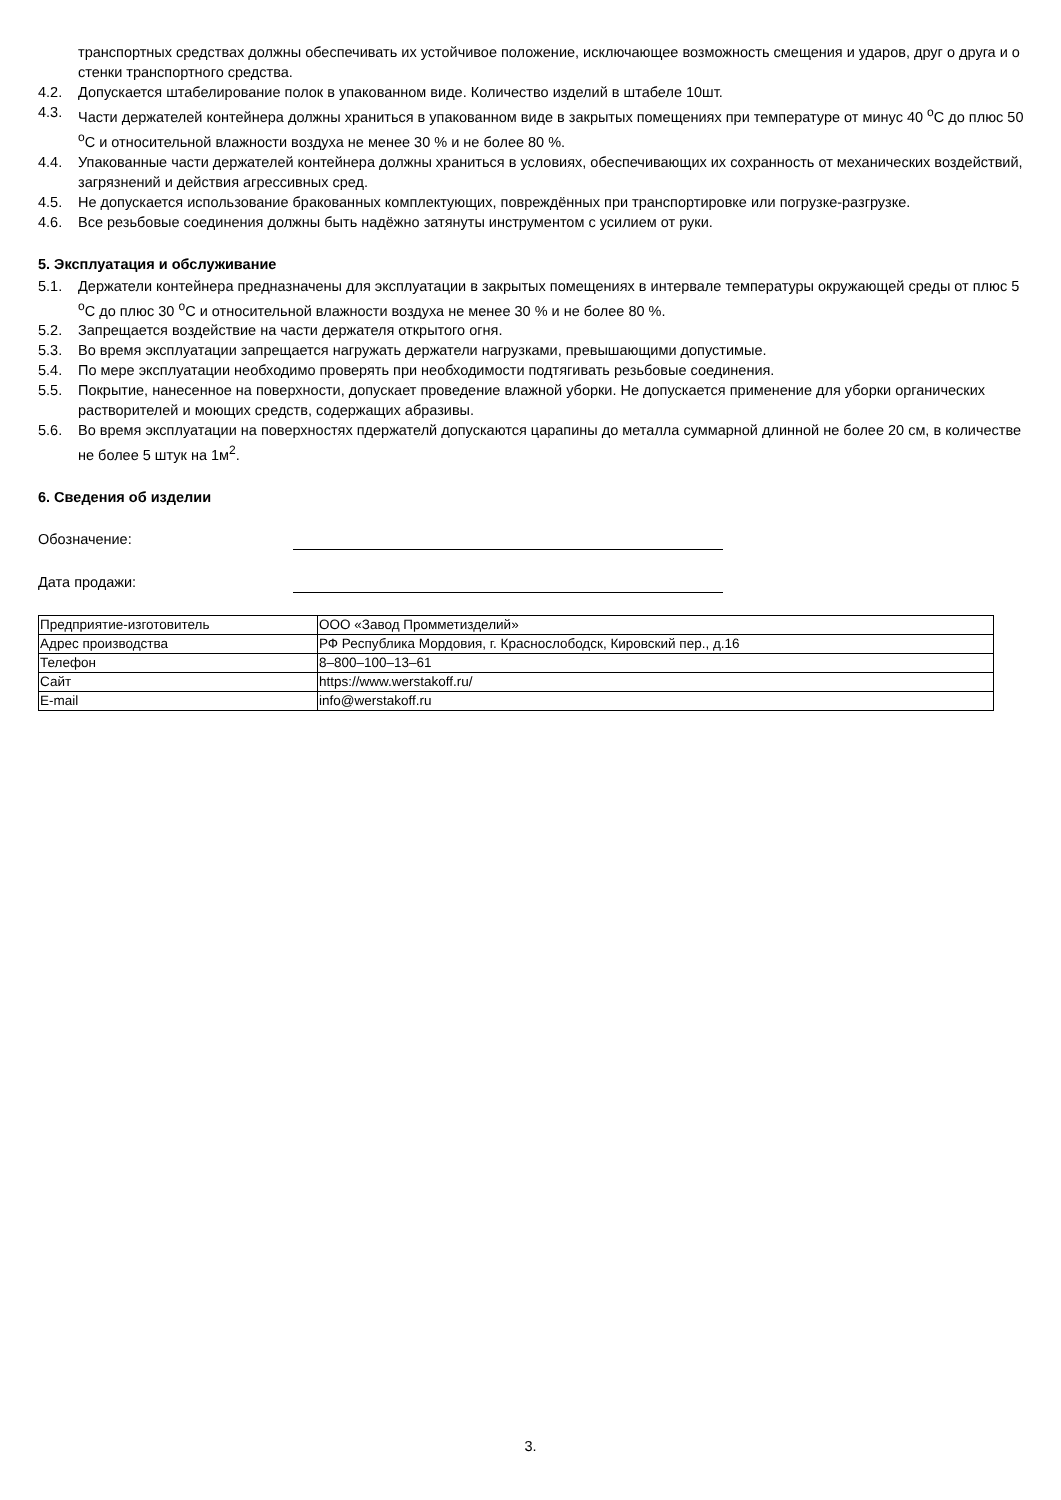транспортных средствах должны обеспечивать их устойчивое положение, исключающее возможность смещения и ударов, друг о друга и о стенки транспортного средства.
4.2. Допускается штабелирование полок в упакованном виде. Количество изделий в штабеле 10шт.
4.3. Части держателей контейнера должны храниться в упакованном виде в закрытых помещениях при температуре от минус 40 <sup>о</sup>С до плюс 50 <sup>о</sup>С и относительной влажности воздуха не менее 30 % и не более 80 %.
4.4. Упакованные части держателей контейнера должны храниться в условиях, обеспечивающих их сохранность от механических воздействий, загрязнений и действия агрессивных сред.
4.5. Не допускается использование бракованных комплектующих, повреждённых при транспортировке или погрузке-разгрузке.
4.6. Все резьбовые соединения должны быть надёжно затянуты инструментом с усилием от руки.
5. Эксплуатация и обслуживание
5.1. Держатели контейнера предназначены для эксплуатации в закрытых помещениях в интервале температуры окружающей среды от плюс 5 <sup>о</sup>С до плюс 30 <sup>о</sup>С и относительной влажности воздуха не менее 30 % и не более 80 %.
5.2. Запрещается воздействие на части держателя открытого огня.
5.3. Во время эксплуатации запрещается нагружать держатели нагрузками, превышающими допустимые.
5.4. По мере эксплуатации необходимо проверять при необходимости подтягивать резьбовые соединения.
5.5. Покрытие, нанесенное на поверхности, допускает проведение влажной уборки. Не допускается применение для уборки органических растворителей и моющих средств, содержащих абразивы.
5.6. Во время эксплуатации на поверхностях пдержателй допускаются царапины до металла суммарной длинной не более 20 см, в количестве не более 5 штук на 1м<sup>2</sup>.
6. Сведения об изделии
Обозначение:
Дата продажи:
| Предприятие-изготовитель | ООО «Завод Промметизделий» |
| Адрес производства | РФ Республика Мордовия, г. Краснослободск, Кировский пер., д.16 |
| Телефон | 8–800–100–13–61 |
| Сайт | https://www.werstakoff.ru/ |
| E-mail | info@werstakoff.ru |
3.